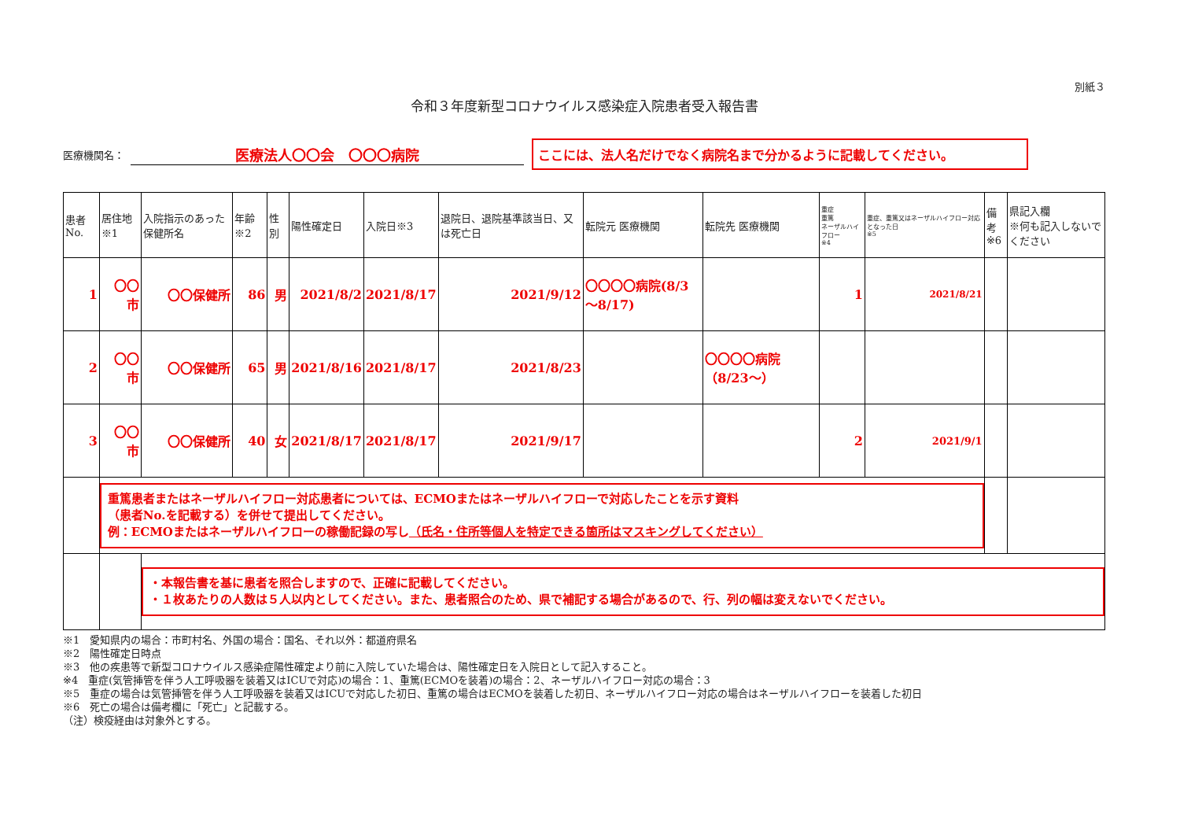別紙３
令和３年度新型コロナウイルス感染症入院患者受入報告書
医療機関名： 医療法人〇〇会　〇〇〇病院 ここには、法人名だけでなく病院名まで分かるように記載してください。
| 患者No. | 居住地※1 | 入院指示のあった保健所名 | 年齢※2 | 性別 | 陽性確定日 | 入院日※3 | 退院日、退院基準該当日、又は死亡日 | 転院元 医療機関 | 転院先 医療機関 | 重症 重篤 ネーザルハイフロー ※4 | 重症、重篤又はネーザルハイフロー対応となった日 ※5 | 備考 ※6 | 県記入欄 ※何も記入しないでください |
| --- | --- | --- | --- | --- | --- | --- | --- | --- | --- | --- | --- | --- | --- |
| 1 | 〇〇市 | 〇〇保健所 | 86 | 男 | 2021/8/2 | 2021/8/17 | 2021/9/12 | 〇〇〇〇病院(8/3～8/17) | | 1 | 2021/8/21 | | |
| 2 | 〇〇市 | 〇〇保健所 | 65 | 男 | 2021/8/16 | 2021/8/17 | 2021/8/23 | | 〇〇〇〇病院（8/23～） | | | | |
| 3 | 〇〇市 | 〇〇保健所 | 40 | 女 | 2021/8/17 | 2021/8/17 | 2021/9/17 | | | 2 | 2021/9/1 | | |
| | 重篤患者またはネーザルハイフロー対応患者については、ECMOまたはネーザルハイフローで対応したことを示す資料 （患者No.を記載する）を併せて提出してください。 例：ECMOまたはネーザルハイフローの稼働記録の写し （氏名・住所等個人を特定できる箇所はマスキングしてください） | | | | | | | | | | | | |
| | | ・本報告書を基に患者を照合しますので、正確に記載してください。 ・１枚あたりの人数は５人以内としてください。また、患者照合のため、県で補記する場合があるので、行、列の幅は変えないでください。 | | | | | | | | | | | |
※1　愛知県内の場合：市町村名、外国の場合：国名、それ以外：都道府県名
※2　陽性確定日時点
※3　他の疾患等で新型コロナウイルス感染症陽性確定より前に入院していた場合は、陽性確定日を入院日として記入すること。
※4　重症(気管挿管を伴う人工呼吸器を装着又はICUで対応)の場合：1、重篤(ECMOを装着)の場合：2、ネーザルハイフロー対応の場合：3
※5　重症の場合は気管挿管を伴う人工呼吸器を装着又はICUで対応した初日、重篤の場合はECMOを装着した初日、ネーザルハイフロー対応の場合はネーザルハイフローを装着した初日
※6　死亡の場合は備考欄に「死亡」と記載する。
（注）検疫経由は対象外とする。